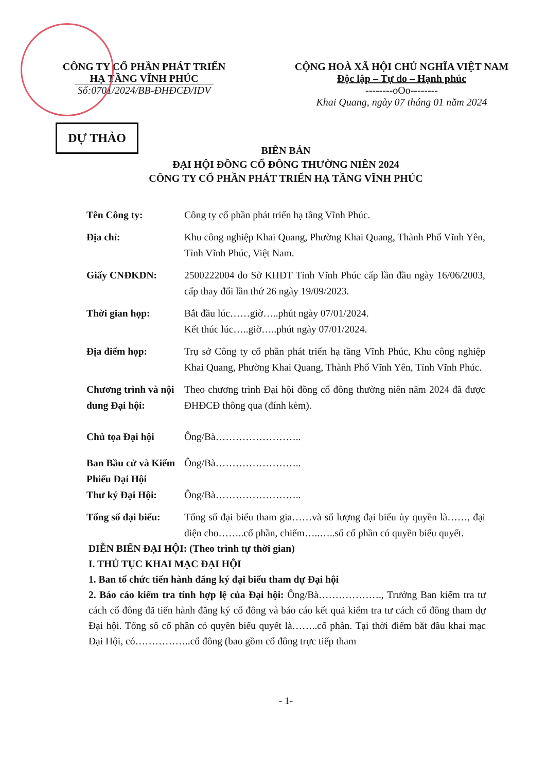CÔNG TY CỔ PHẦN PHÁT TRIỂN
HẠ TẦNG VĨNH PHÚC
Số:0701/2024/BB-ĐHĐCĐ/IDV
CỘNG HOÀ XÃ HỘI CHỦ NGHĨA VIỆT NAM
Độc lập – Tự do – Hạnh phúc
--------oOo--------
Khai Quang, ngày 07 tháng 01 năm 2024
DỰ THẢO
BIÊN BẢN
ĐẠI HỘI ĐỒNG CỔ ĐÔNG THƯỜNG NIÊN 2024
CÔNG TY CỔ PHẦN PHÁT TRIỂN HẠ TẦNG VĨNH PHÚC
Tên Công ty: Công ty cổ phần phát triển hạ tầng Vĩnh Phúc.
Địa chỉ: Khu công nghiệp Khai Quang, Phường Khai Quang, Thành Phố Vĩnh Yên, Tỉnh Vĩnh Phúc, Việt Nam.
Giấy CNĐKDN: 2500222004 do Sở KHĐT Tỉnh Vĩnh Phúc cấp lần đầu ngày 16/06/2003, cấp thay đổi lần thứ 26 ngày 19/09/2023.
Thời gian họp: Bắt đầu lúc……giờ…..phút ngày 07/01/2024.
Kết thúc lúc…..giờ…..phút ngày 07/01/2024.
Địa điểm họp: Trụ sở Công ty cổ phần phát triển hạ tầng Vĩnh Phúc, Khu công nghiệp Khai Quang, Phường Khai Quang, Thành Phố Vĩnh Yên, Tỉnh Vĩnh Phúc.
Chương trình và nội dung Đại hội:
Theo chương trình Đại hội đồng cổ đông thường niên năm 2024 đã được ĐHĐCĐ thông qua (đính kèm).
Chủ tọa Đại hội Ông/Bà……………………..
Ban Bầu cử và Kiểm Phiếu Đại Hội
Ông/Bà……………………..
Thư ký Đại Hội: Ông/Bà……………………..
Tổng số đại biểu:
Tổng số đại biểu tham gia……và số lượng đại biểu ủy quyền là……, đại diện cho……..cổ phần, chiếm…..…..số cổ phần có quyền biểu quyết.
DIỄN BIẾN ĐẠI HỘI: (Theo trình tự thời gian)
I. THỦ TỤC KHAI MẠC ĐẠI HỘI
1. Ban tổ chức tiến hành đăng ký đại biểu tham dự Đại hội
2. Báo cáo kiểm tra tính hợp lệ của Đại hội: Ông/Bà………………., Trưởng Ban kiểm tra tư cách cổ đông đã tiến hành đăng ký cổ đông và báo cáo kết quả kiểm tra tư cách cổ đông tham dự Đại hội. Tổng số cổ phần có quyền biểu quyết là……..cổ phần. Tại thời điểm bắt đầu khai mạc Đại Hội, có……………..cổ đông (bao gồm cổ đông trực tiếp tham
- 1-